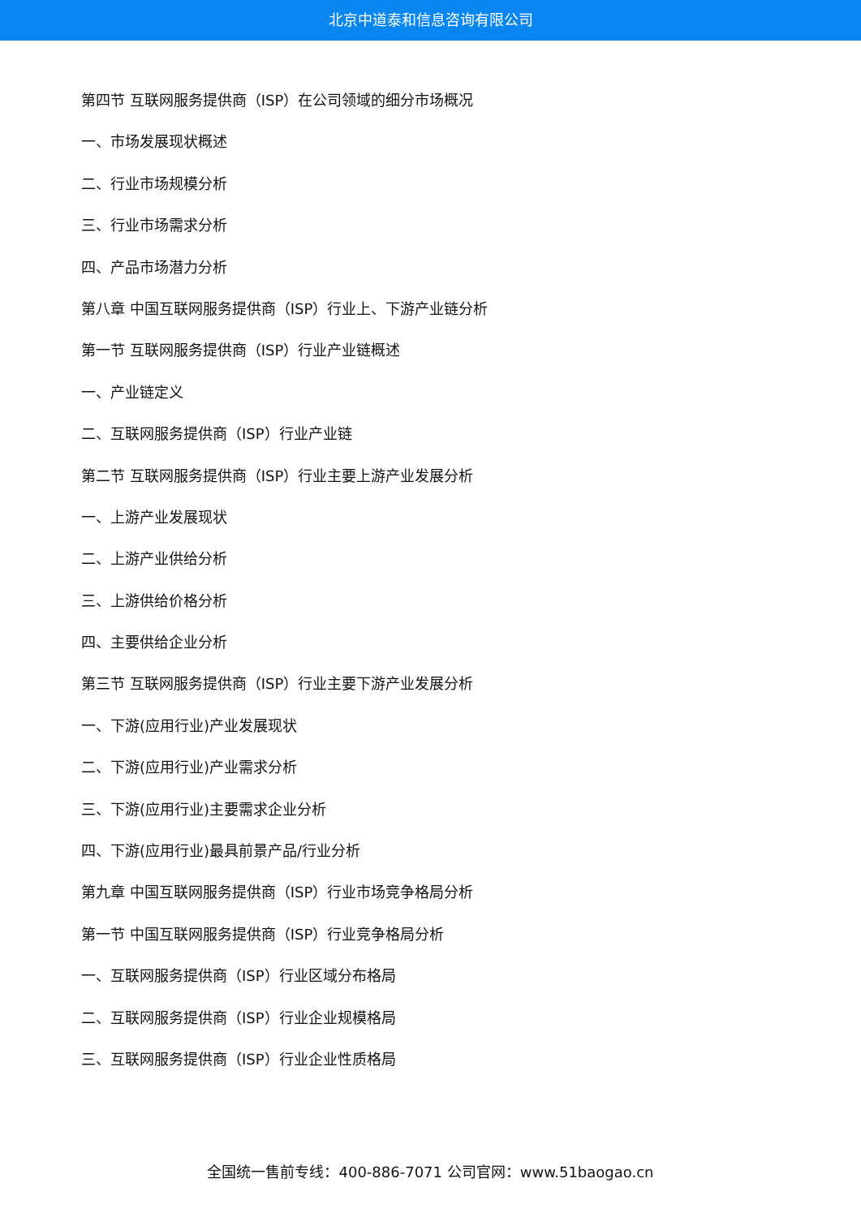北京中道泰和信息咨询有限公司
第四节 互联网服务提供商（ISP）在公司领域的细分市场概况
一、市场发展现状概述
二、行业市场规模分析
三、行业市场需求分析
四、产品市场潜力分析
第八章 中国互联网服务提供商（ISP）行业上、下游产业链分析
第一节 互联网服务提供商（ISP）行业产业链概述
一、产业链定义
二、互联网服务提供商（ISP）行业产业链
第二节 互联网服务提供商（ISP）行业主要上游产业发展分析
一、上游产业发展现状
二、上游产业供给分析
三、上游供给价格分析
四、主要供给企业分析
第三节 互联网服务提供商（ISP）行业主要下游产业发展分析
一、下游(应用行业)产业发展现状
二、下游(应用行业)产业需求分析
三、下游(应用行业)主要需求企业分析
四、下游(应用行业)最具前景产品/行业分析
第九章 中国互联网服务提供商（ISP）行业市场竞争格局分析
第一节 中国互联网服务提供商（ISP）行业竞争格局分析
一、互联网服务提供商（ISP）行业区域分布格局
二、互联网服务提供商（ISP）行业企业规模格局
三、互联网服务提供商（ISP）行业企业性质格局
全国统一售前专线：400-886-7071 公司官网：www.51baogao.cn